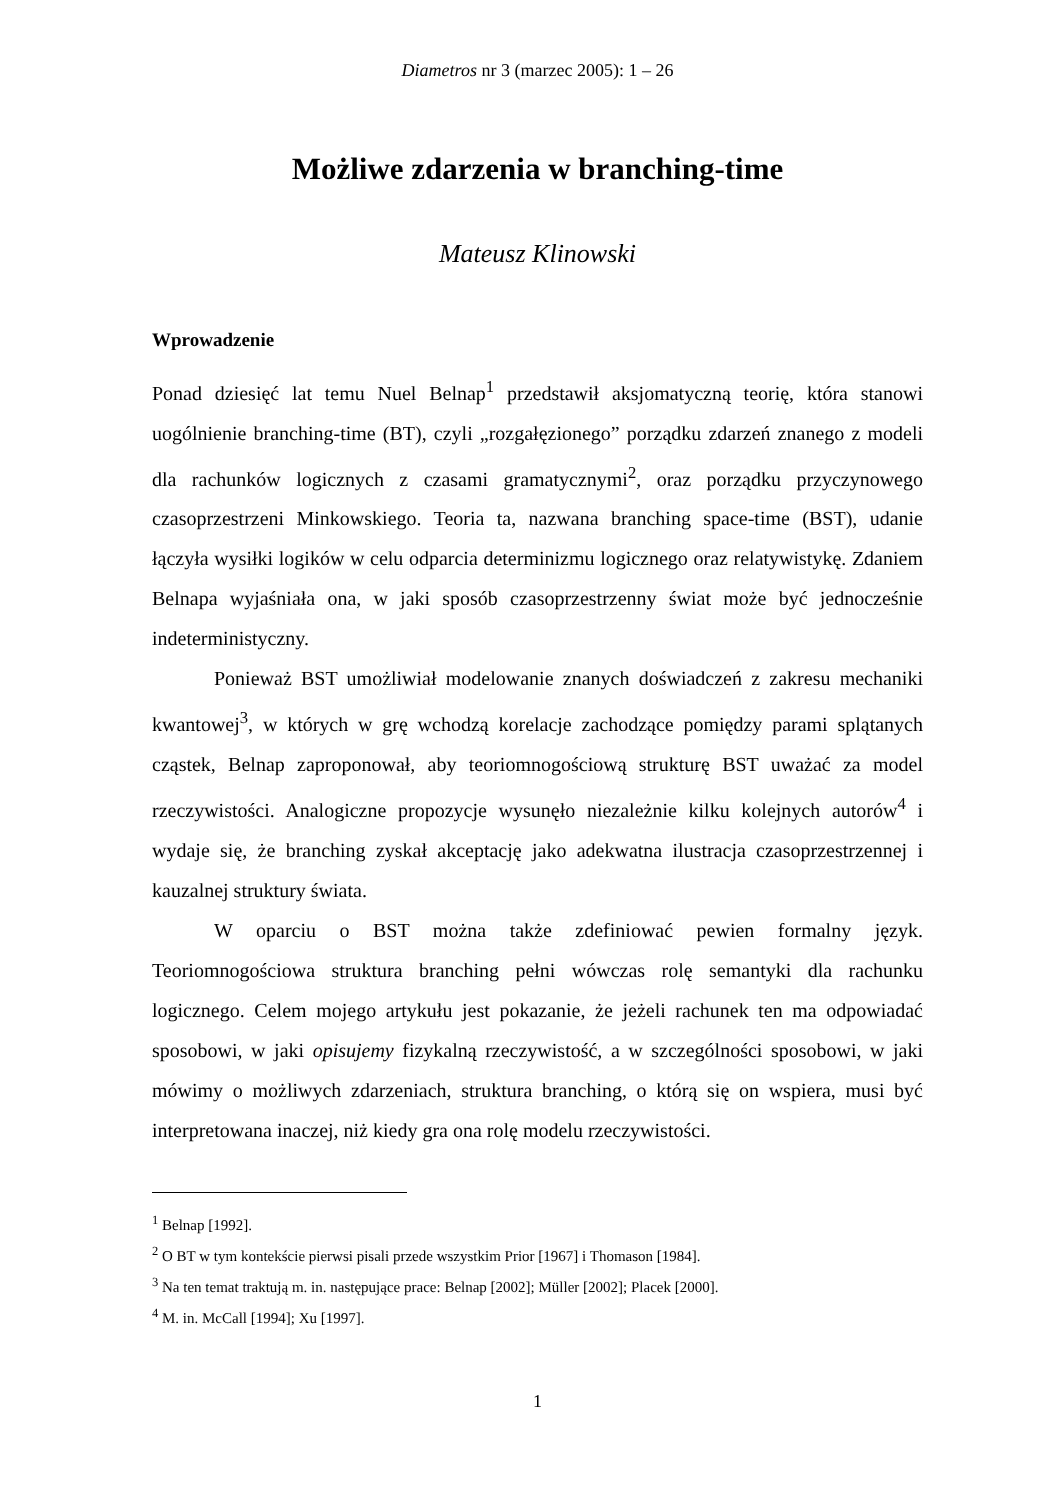Diametros nr 3 (marzec 2005): 1 – 26
Możliwe zdarzenia w branching-time
Mateusz Klinowski
Wprowadzenie
Ponad dziesięć lat temu Nuel Belnap<sup>1</sup> przedstawił aksjomatyczną teorię, która stanowi uogólnienie branching-time (BT), czyli „rozgałęzionego” porządku zdarzeń znanego z modeli dla rachunków logicznych z czasami gramatycznymi<sup>2</sup>, oraz porządku przyczynowego czasoprzestrzeni Minkowskiego. Teoria ta, nazwana branching space-time (BST), udanie łączyła wysiłki logików w celu odparcia determinizmu logicznego oraz relatywistykę. Zdaniem Belnapa wyjaśniała ona, w jaki sposób czasoprzestrzenny świat może być jednocześnie indeterministyczny.
Ponieważ BST umożliwiał modelowanie znanych doświadczeń z zakresu mechaniki kwantowej<sup>3</sup>, w których w grę wchodzą korelacje zachodzące pomiędzy parami splątanych cząstek, Belnap zaproponował, aby teoriomnogościową strukturę BST uważać za model rzeczywistości. Analogiczne propozycje wysunęło niezależnie kilku kolejnych autorów<sup>4</sup> i wydaje się, że branching zyskał akceptację jako adekwatna ilustracja czasoprzestrzennej i kauzalnej struktury świata.
W oparciu o BST można także zdefiniować pewien formalny język. Teoriomnogościowa struktura branching pełni wówczas rolę semantyki dla rachunku logicznego. Celem mojego artykułu jest pokazanie, że jeżeli rachunek ten ma odpowiadać sposobowi, w jaki opisujemy fizykalną rzeczywistość, a w szczególności sposobowi, w jaki mówimy o możliwych zdarzeniach, struktura branching, o którą się on wspiera, musi być interpretowana inaczej, niż kiedy gra ona rolę modelu rzeczywistości.
<sup>1</sup> Belnap [1992].
<sup>2</sup> O BT w tym kontekście pierwsi pisali przede wszystkim Prior [1967] i Thomason [1984].
<sup>3</sup> Na ten temat traktują m. in. następujące prace: Belnap [2002]; Müller [2002]; Placek [2000].
<sup>4</sup> M. in. McCall [1994]; Xu [1997].
1